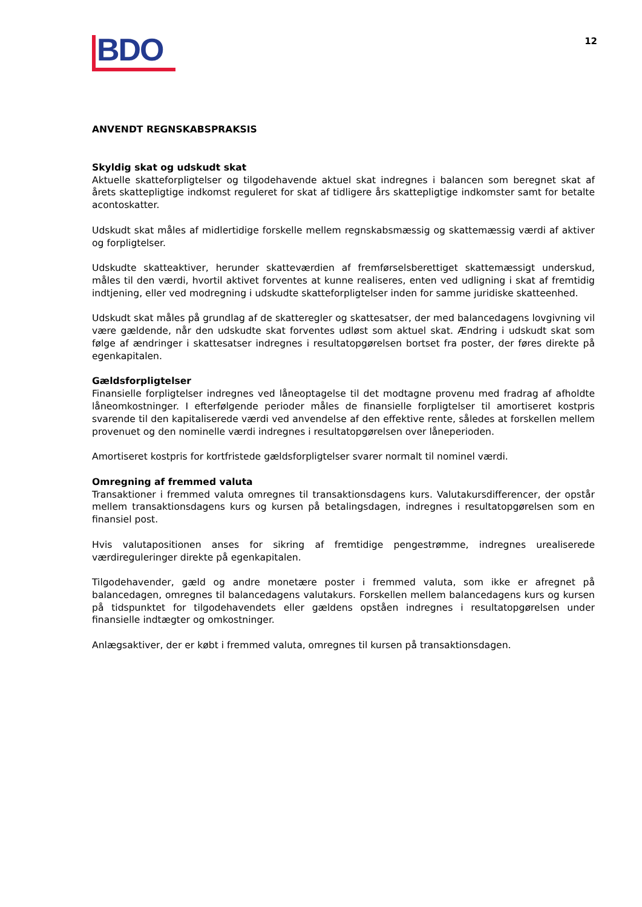BDO
12
ANVENDT REGNSKABSPRAKSIS
Skyldig skat og udskudt skat
Aktuelle skatteforpligtelser og tilgodehavende aktuel skat indregnes i balancen som beregnet skat af årets skattepligtige indkomst reguleret for skat af tidligere års skattepligtige indkomster samt for betalte acontoskatter.
Udskudt skat måles af midlertidige forskelle mellem regnskabsmæssig og skattemæssig værdi af aktiver og forpligtelser.
Udskudte skatteaktiver, herunder skatteværdien af fremførselsberettiget skattemæssigt underskud, måles til den værdi, hvortil aktivet forventes at kunne realiseres, enten ved udligning i skat af fremtidig indtjening, eller ved modregning i udskudte skatteforpligtelser inden for samme juridiske skatteenhed.
Udskudt skat måles på grundlag af de skatteregler og skattesatser, der med balancedagens lovgivning vil være gældende, når den udskudte skat forventes udløst som aktuel skat. Ændring i udskudt skat som følge af ændringer i skattesatser indregnes i resultatopgørelsen bortset fra poster, der føres direkte på egenkapitalen.
Gældsforpligtelser
Finansielle forpligtelser indregnes ved låneoptagelse til det modtagne provenu med fradrag af afholdte låneomkostninger. I efterfølgende perioder måles de finansielle forpligtelser til amortiseret kostpris svarende til den kapitaliserede værdi ved anvendelse af den effektive rente, således at forskellen mellem provenuet og den nominelle værdi indregnes i resultatopgørelsen over låneperioden.
Amortiseret kostpris for kortfristede gældsforpligtelser svarer normalt til nominel værdi.
Omregning af fremmed valuta
Transaktioner i fremmed valuta omregnes til transaktionsdagens kurs. Valutakursdifferencer, der opstår mellem transaktionsdagens kurs og kursen på betalingsdagen, indregnes i resultatopgørelsen som en finansiel post.
Hvis valutapositionen anses for sikring af fremtidige pengestrømme, indregnes urealiserede værdireguleringer direkte på egenkapitalen.
Tilgodehavender, gæld og andre monetære poster i fremmed valuta, som ikke er afregnet på balancedagen, omregnes til balancedagens valutakurs. Forskellen mellem balancedagens kurs og kursen på tidspunktet for tilgodehavendets eller gældens opståen indregnes i resultatopgørelsen under finansielle indtægter og omkostninger.
Anlægsaktiver, der er købt i fremmed valuta, omregnes til kursen på transaktionsdagen.